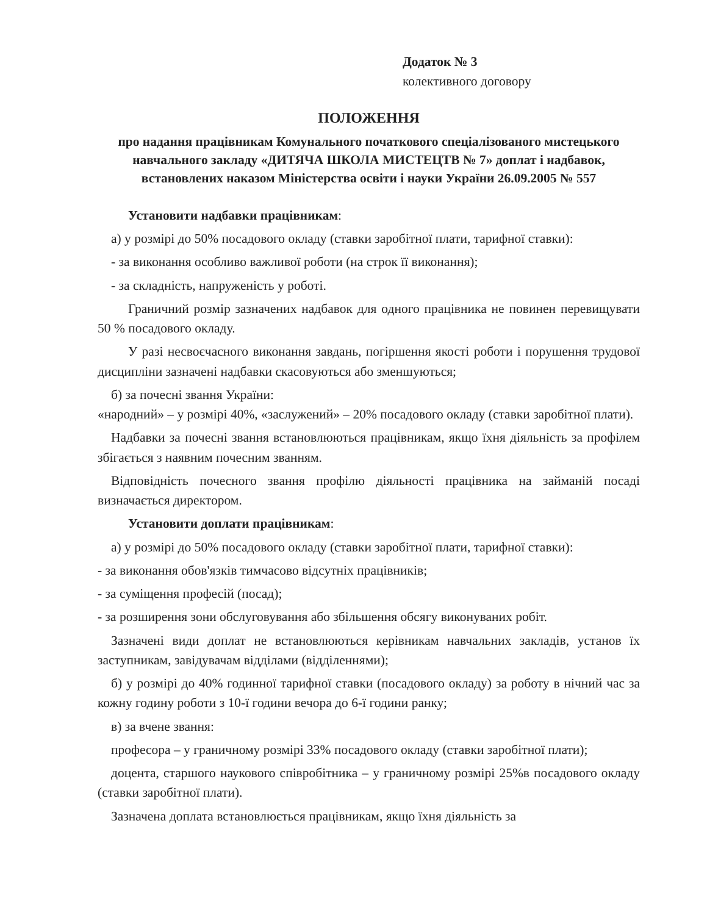Додаток № 3
колективного договору
ПОЛОЖЕННЯ
про надання працівникам Комунального початкового спеціалізованого мистецького навчального закладу «ДИТЯЧА ШКОЛА МИСТЕЦТВ № 7» доплат і надбавок, встановлених наказом Міністерства освіти і науки України 26.09.2005 № 557
Установити надбавки працівникам:
а) у розмірі до 50% посадового окладу (ставки заробітної плати, тарифної ставки):
- за виконання особливо важливої роботи (на строк її виконання);
- за складність, напруженість у роботі.
Граничний розмір зазначених надбавок для одного працівника не повинен перевищувати 50 % посадового окладу.
У разі несвоєчасного виконання завдань, погіршення якості роботи і порушення трудової дисципліни зазначені надбавки скасовуються або зменшуються;
б) за почесні звання України:
«народний» – у розмірі 40%, «заслужений» – 20% посадового окладу (ставки заробітної плати).
Надбавки за почесні звання встановлюються працівникам, якщо їхня діяльність за профілем збігається з наявним почесним званням.
Відповідність почесного звання профілю діяльності працівника на займаній посаді визначається директором.
Установити доплати працівникам:
а) у розмірі до 50% посадового окладу (ставки заробітної плати, тарифної ставки):
- за виконання обов'язків тимчасово відсутніх працівників;
- за суміщення професій (посад);
- за розширення зони обслуговування або збільшення обсягу виконуваних робіт.
Зазначені види доплат не встановлюються керівникам навчальних закладів, установ їх заступникам, завідувачам відділами (відділеннями);
б) у розмірі до 40% годинної тарифної ставки (посадового окладу) за роботу в нічний час за кожну годину роботи з 10-ї години вечора до 6-ї години ранку;
в) за вчене звання:
професора – у граничному розмірі 33% посадового окладу (ставки заробітної плати);
доцента, старшого наукового співробітника – у граничному розмірі 25%в посадового окладу (ставки заробітної плати).
Зазначена доплата встановлюється працівникам, якщо їхня діяльність за